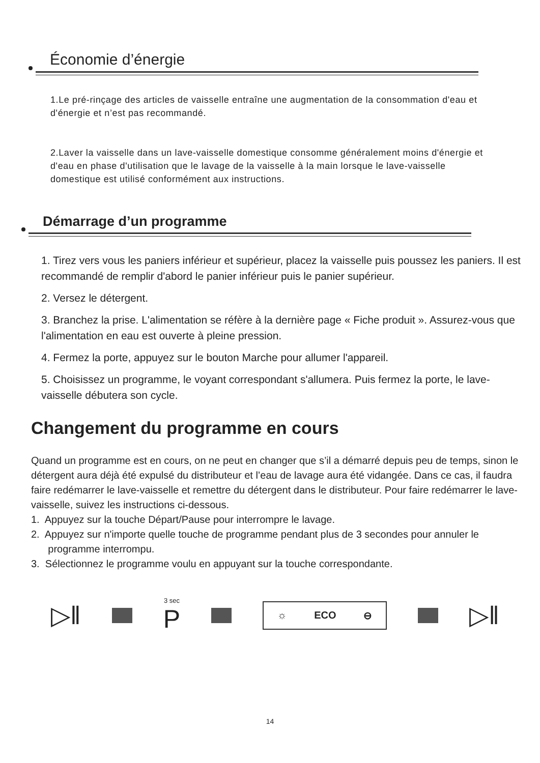Économie d’énergie
1.Le pré-rinçage des articles de vaisselle entraîne une augmentation de la consommation d'eau et d'énergie et n’est pas recommandé.
2.Laver la vaisselle dans un lave-vaisselle domestique consomme généralement moins d'énergie et d'eau en phase d'utilisation que le lavage de la vaisselle à la main lorsque le lave-vaisselle domestique est utilisé conformément aux instructions.
Démarrage d’un programme
1. Tirez vers vous les paniers inférieur et supérieur, placez la vaisselle puis poussez les paniers. Il est recommandé de remplir d'abord le panier inférieur puis le panier supérieur.
2. Versez le détergent.
3. Branchez la prise. L'alimentation se réfère à la dernière page « Fiche produit ». Assurez-vous que l'alimentation en eau est ouverte à pleine pression.
4. Fermez la porte, appuyez sur le bouton Marche pour allumer l'appareil.
5. Choisissez un programme, le voyant correspondant s'allumera. Puis fermez la porte, le lave-vaisselle débutera son cycle.
Changement du programme en cours
Quand un programme est en cours, on ne peut en changer que s’il a démarré depuis peu de temps, sinon le détergent aura déjà été expulsé du distributeur et l’eau de lavage aura été vidangée. Dans ce cas, il faudra faire redémarrer le lave-vaisselle et remettre du détergent dans le distributeur. Pour faire redémarrer le lave-vaisselle, suivez les instructions ci-dessous.
1. Appuyez sur la touche Départ/Pause pour interrompre le lavage.
2. Appuyez sur n'importe quelle touche de programme pendant plus de 3 secondes pour annuler le
programme interrompu.
3. Sélectionnez le programme voulu en appuyant sur la touche correspondante.
▷‖
3 sec
P
☼ ECO ⊖
▷‖
14